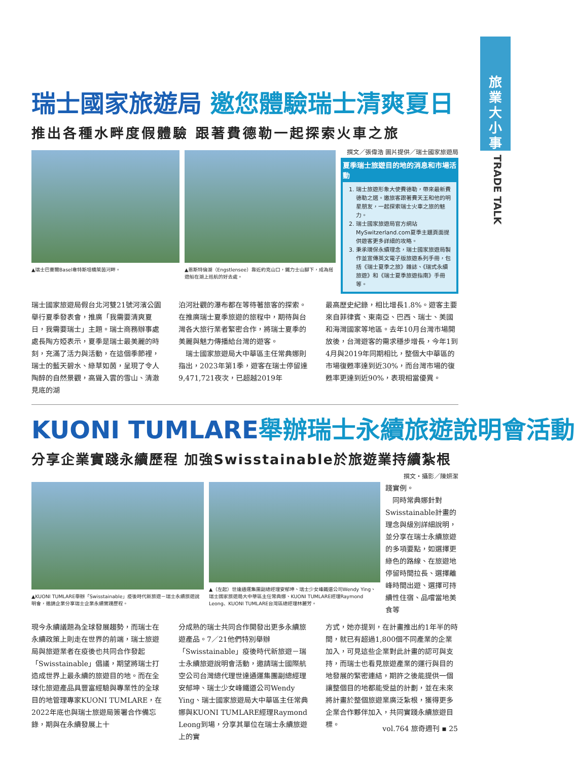旅
業
大
小
事
TRADE TALK
瑞士國家旅遊局 邀您體驗瑞士清爽夏日
推出各種水畔度假體驗 跟著費德勒一起探索火車之旅
▲瑞士巴賽爾Basel韋特斯坦橋萊茵河畔。
▲恩斯特倫湖（Engstlensee）靠近約克山口，鐵力士山腳下，成為搭遊船在湖上巡航的好去處。
撰文／張偉浩 圖片提供／瑞士國家旅遊局
夏季瑞士旅遊目的地的消息和市場活動
1. 瑞士旅遊形象大使費德勒，帶來最新費德勒之選。邀旅客跟著費天王和他的明星朋友，一起探索瑞士火車之旅的魅力。
2. 瑞士國家旅遊局官方網站MySwitzerland.com夏季主題頁面提供遊客更多詳細的攻略。
3. 秉承環保永續理念，瑞士國家旅遊局製作並宣傳英文電子版旅遊系列手冊，包括《瑞士夏季之旅》雜誌、《瑞式永續旅遊》和《瑞士夏季旅遊指南》手冊等。
瑞士國家旅遊局假台北河雙21號河濱公園舉行夏季發表會，推廣「我需要清爽夏日，我需要瑞士」主題。瑞士商務辦事處處長陶方婭表示，夏季是瑞士最美麗的時刻，充滿了活力與活動，在這個季節裡，瑞士的藍天碧水、綠草如茵，呈現了令人陶醉的自然景觀，高聳入雲的雪山、清澈見底的湖
泊河壯觀的瀑布都在等待著旅客的探索。在推廣瑞士夏季旅遊的旅程中，期待與台灣各大旅行業者緊密合作，將瑞士夏季的美麗與魅力傳播給台灣的遊客。
　瑞士國家旅遊局大中華區主任常典娜則指出，2023年第1季，遊客在瑞士停留達9,471,721夜次，已超越2019年
最高歷史紀錄，相比增長1.8%。遊客主要來自菲律賓、東南亞、巴西、瑞士、美國和海灣國家等地區。去年10月台灣市場開放後，台灣遊客的需求穩步增長，今年1到4月與2019年同期相比，整個大中華區的市場復甦率達到近30%，而台灣市場的復甦率更達到近90%，表現相當優異。
KUONI TUMLARE舉辦瑞士永續旅遊說明會活動
分享企業實踐永續歷程 加強Swisstainable於旅遊業持續紮根
撰文・攝影／陳妍潔
▲KUONI TUMLARE舉辦「Swisstainable」疫後時代新旅遊－瑞士永續旅遊說明會，邀請企業分享瑞士企業永續實踐歷程。
▲（左起）世達通運集團副總經理安郁坤、瑞士少女峰鐵道公司Wendy Ying、瑞士國家旅遊局大中華區主任常典娜、KUONI TUMLARE經理Raymond Leong、KUONI TUMLARE台灣區總經理林麗芳。
踐實例。
　同時常典娜針對Swisstainable計畫的理念與級別詳細說明，並分享在瑞士永續旅遊的多項要點，如選擇更綠色的路線、在旅遊地停留時間拉長、選擇離峰時間出遊、選擇可持續性住宿、品嚐當地美食等
現今永續議題為全球發展趨勢，而瑞士在永續政策上則走在世界的前端，瑞士旅遊局與旅遊業者在疫後也共同合作發起「Swisstainable」倡議，期望將瑞士打造成世界上最永續的旅遊目的地。而在全球化旅遊產品具豐富經驗與專業性的全球目的地管理專家KUONI TUMLARE，在2022年底也與瑞士旅遊局簽署合作備忘錄，期與在永續發展上十
分成熟的瑞士共同合作開發出更多永續旅遊產品。7／21他們特別舉辦「Swisstainable」疫後時代新旅遊－瑞士永續旅遊說明會活動，邀請瑞士國際航空公司台灣總代理世達通運集團副總經理安郁坤、瑞士少女峰鐵道公司Wendy Ying、瑞士國家旅遊局大中華區主任常典娜與KUONI TUMLARE經理Raymond Leong到場，分享其單位在瑞士永續旅遊上的實
方式，她亦提到，在計畫推出約1年半的時間，就已有超過1,800個不同產業的企業加入，可見這些企業對此計畫的認可與支持，而瑞士也看見旅遊產業的運行與目的地發展的緊密連結，期許之後能提供一個讓整個目的地都能受益的計劃，並在未來將計畫於整個旅遊業廣泛紮根，獲得更多企業合作夥伴加入，共同實踐永續旅遊目標。
vol.764 旅奇週刊 ▪ 25